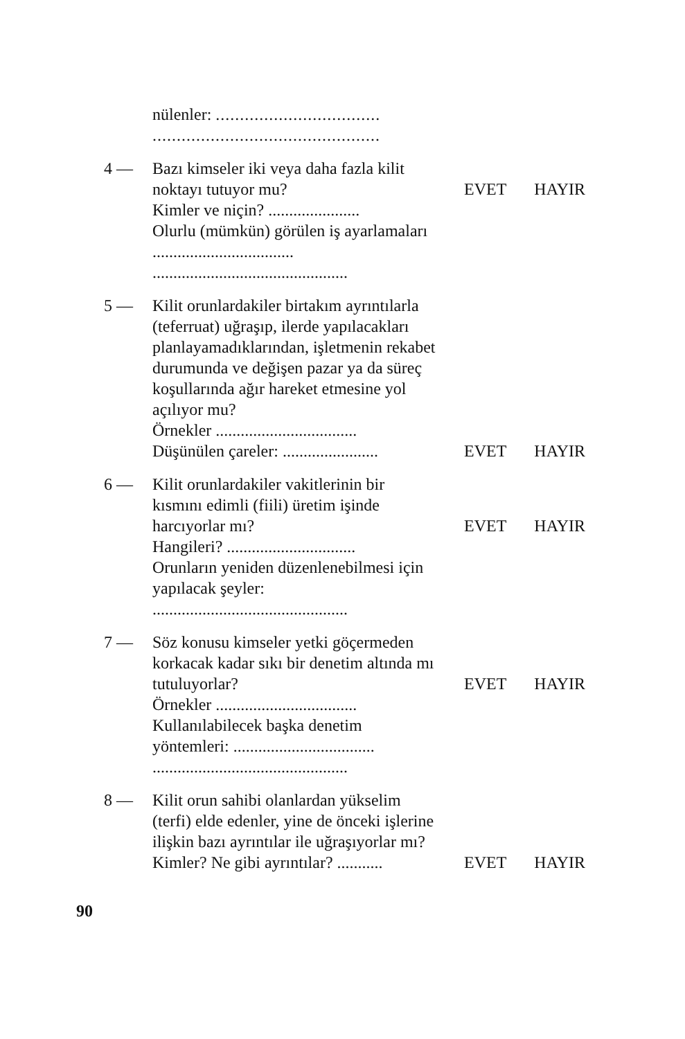nülenler: ..................................
...............................................
4 — Bazı kimseler iki veya daha fazla kilit noktayı tutuyor mu?
Kimler ve niçin? ......................
Olurlu (mümkün) görülen iş ayarlamaları ..................................
...............................................
EVET HAYIR
5 — Kilit orunlardakiler birtakım ayrıntılarla (teferruat) uğraşıp, ilerde yapılacakları planlayamadıklarından, işletmenin rekabet durumunda ve değişen pazar ya da süreç koşullarında ağır hareket etmesine yol açılıyor mu?
Örnekler ..................................
Düşünülen çareler: .......................
EVET HAYIR
6 — Kilit orunlardakiler vakitlerinin bir kısmını edimli (fiili) üretim işinde harcıyorlar mı?
Hangileri? ...............................
Orunların yeniden düzenlenebilmesi için yapılacak şeyler:
...............................................
EVET HAYIR
7 — Söz konusu kimseler yetki göçermeden korkacak kadar sıkı bir denetim altında mı tutuluyorlar?
Örnekler ..................................
Kullanılabilecek başka denetim yöntemleri: ..................................
...............................................
EVET HAYIR
8 — Kilit orun sahibi olanlardan yükselim (terfi) elde edenler, yine de önceki işlerine ilişkin bazı ayrıntılar ile uğraşıyorlar mı?
Kimler? Ne gibi ayrıntılar? ...........
EVET HAYIR
90